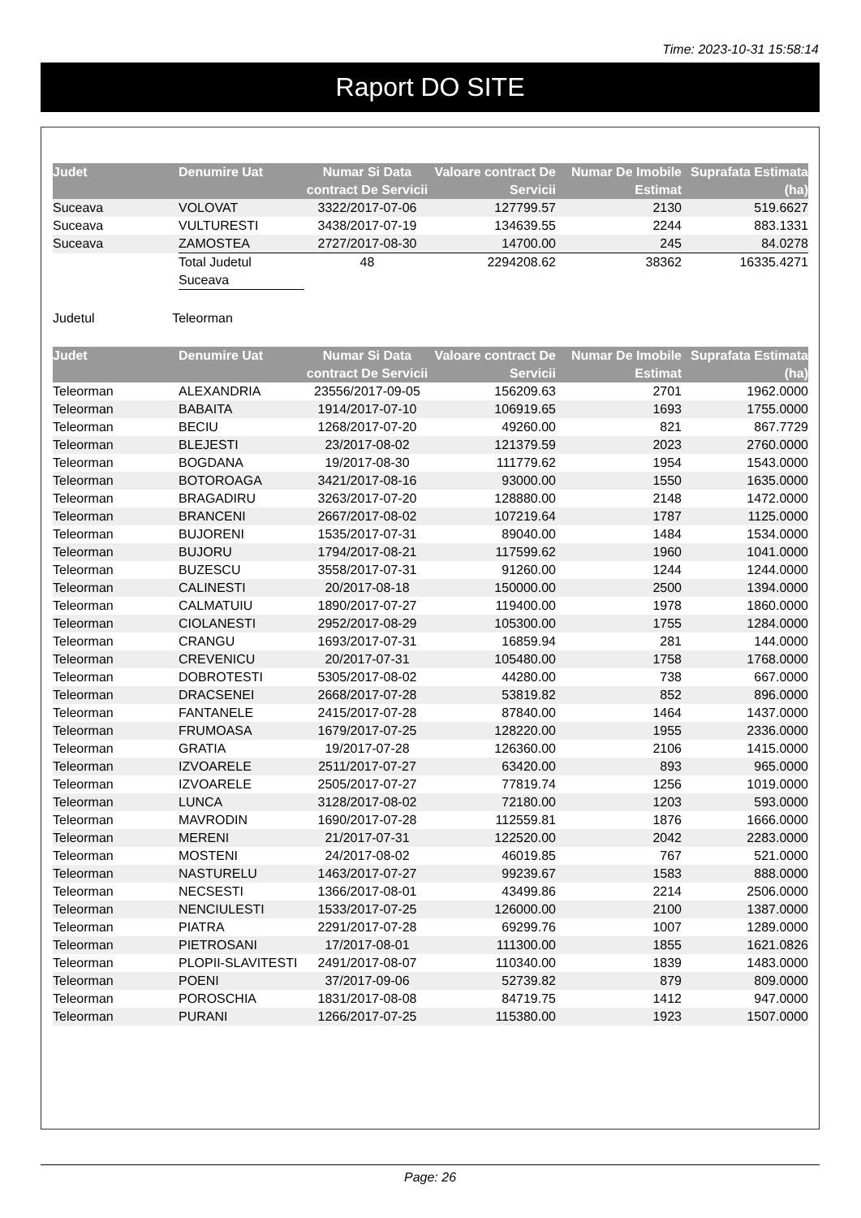Time: 2023-10-31 15:58:14
Raport DO SITE
| Judet | Denumire Uat | Numar Si Data contract De Servicii | Valoare contract De Servicii | Numar De Imobile Estimat | Suprafata Estimata (ha) |
| --- | --- | --- | --- | --- | --- |
| Suceava | VOLOVAT | 3322/2017-07-06 | 127799.57 | 2130 | 519.6627 |
| Suceava | VULTURESTI | 3438/2017-07-19 | 134639.55 | 2244 | 883.1331 |
| Suceava | ZAMOSTEA | 2727/2017-08-30 | 14700.00 | 245 | 84.0278 |
| | Total Judetul Suceava | 48 | 2294208.62 | 38362 | 16335.4271 |
Judetul Teleorman
| Judet | Denumire Uat | Numar Si Data contract De Servicii | Valoare contract De Servicii | Numar De Imobile Estimat | Suprafata Estimata (ha) |
| --- | --- | --- | --- | --- | --- |
| Teleorman | ALEXANDRIA | 23556/2017-09-05 | 156209.63 | 2701 | 1962.0000 |
| Teleorman | BABAITA | 1914/2017-07-10 | 106919.65 | 1693 | 1755.0000 |
| Teleorman | BECIU | 1268/2017-07-20 | 49260.00 | 821 | 867.7729 |
| Teleorman | BLEJESTI | 23/2017-08-02 | 121379.59 | 2023 | 2760.0000 |
| Teleorman | BOGDANA | 19/2017-08-30 | 111779.62 | 1954 | 1543.0000 |
| Teleorman | BOTOROAGA | 3421/2017-08-16 | 93000.00 | 1550 | 1635.0000 |
| Teleorman | BRAGADIRU | 3263/2017-07-20 | 128880.00 | 2148 | 1472.0000 |
| Teleorman | BRANCENI | 2667/2017-08-02 | 107219.64 | 1787 | 1125.0000 |
| Teleorman | BUJORENI | 1535/2017-07-31 | 89040.00 | 1484 | 1534.0000 |
| Teleorman | BUJORU | 1794/2017-08-21 | 117599.62 | 1960 | 1041.0000 |
| Teleorman | BUZESCU | 3558/2017-07-31 | 91260.00 | 1244 | 1244.0000 |
| Teleorman | CALINESTI | 20/2017-08-18 | 150000.00 | 2500 | 1394.0000 |
| Teleorman | CALMATUIU | 1890/2017-07-27 | 119400.00 | 1978 | 1860.0000 |
| Teleorman | CIOLANESTI | 2952/2017-08-29 | 105300.00 | 1755 | 1284.0000 |
| Teleorman | CRANGU | 1693/2017-07-31 | 16859.94 | 281 | 144.0000 |
| Teleorman | CREVENICU | 20/2017-07-31 | 105480.00 | 1758 | 1768.0000 |
| Teleorman | DOBROTESTI | 5305/2017-08-02 | 44280.00 | 738 | 667.0000 |
| Teleorman | DRACSENEI | 2668/2017-07-28 | 53819.82 | 852 | 896.0000 |
| Teleorman | FANTANELE | 2415/2017-07-28 | 87840.00 | 1464 | 1437.0000 |
| Teleorman | FRUMOASA | 1679/2017-07-25 | 128220.00 | 1955 | 2336.0000 |
| Teleorman | GRATIA | 19/2017-07-28 | 126360.00 | 2106 | 1415.0000 |
| Teleorman | IZVOARELE | 2511/2017-07-27 | 63420.00 | 893 | 965.0000 |
| Teleorman | IZVOARELE | 2505/2017-07-27 | 77819.74 | 1256 | 1019.0000 |
| Teleorman | LUNCA | 3128/2017-08-02 | 72180.00 | 1203 | 593.0000 |
| Teleorman | MAVRODIN | 1690/2017-07-28 | 112559.81 | 1876 | 1666.0000 |
| Teleorman | MERENI | 21/2017-07-31 | 122520.00 | 2042 | 2283.0000 |
| Teleorman | MOSTENI | 24/2017-08-02 | 46019.85 | 767 | 521.0000 |
| Teleorman | NASTURELU | 1463/2017-07-27 | 99239.67 | 1583 | 888.0000 |
| Teleorman | NECSESTI | 1366/2017-08-01 | 43499.86 | 2214 | 2506.0000 |
| Teleorman | NENCIULESTI | 1533/2017-07-25 | 126000.00 | 2100 | 1387.0000 |
| Teleorman | PIATRA | 2291/2017-07-28 | 69299.76 | 1007 | 1289.0000 |
| Teleorman | PIETROSANI | 17/2017-08-01 | 111300.00 | 1855 | 1621.0826 |
| Teleorman | PLOPII-SLAVITESTI | 2491/2017-08-07 | 110340.00 | 1839 | 1483.0000 |
| Teleorman | POENI | 37/2017-09-06 | 52739.82 | 879 | 809.0000 |
| Teleorman | POROSCHIA | 1831/2017-08-08 | 84719.75 | 1412 | 947.0000 |
| Teleorman | PURANI | 1266/2017-07-25 | 115380.00 | 1923 | 1507.0000 |
Page: 26